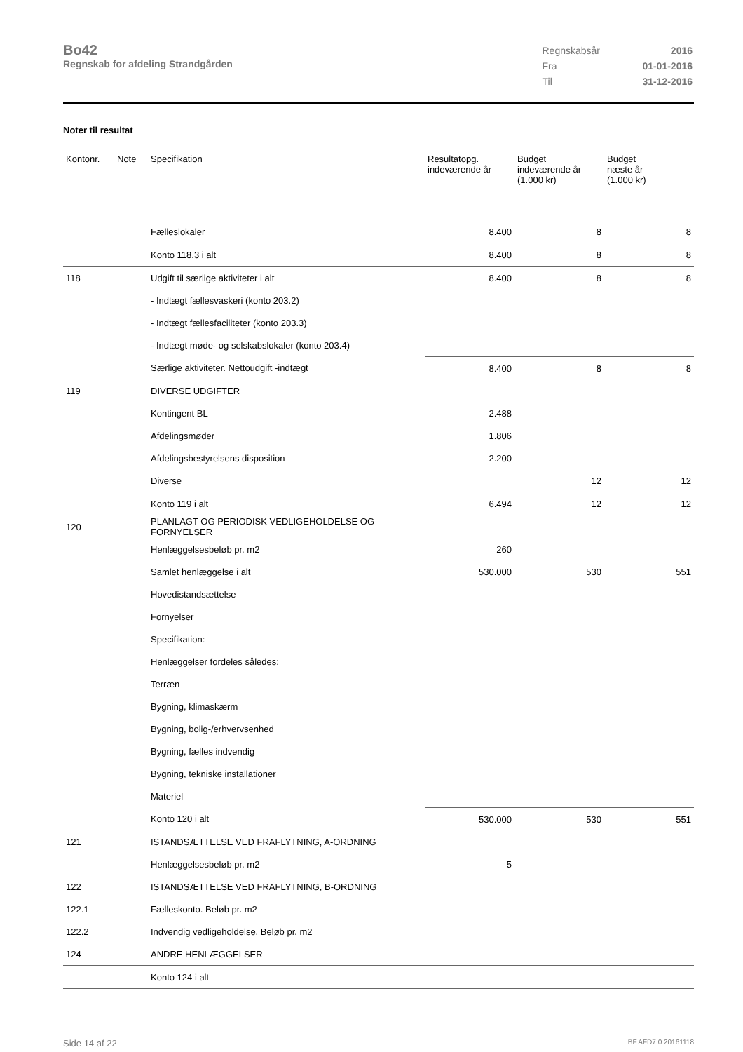Bo42
Regnskab for afdeling Strandgården
| Regnskabsår | 2016 |
| Fra | 01-01-2016 |
| Til | 31-12-2016 |
Noter til resultat
| Kontonr. | Note | Specifikation | Resultatopg. indeværende år | Budget indeværende år (1.000 kr) | Budget næste år (1.000 kr) |
| --- | --- | --- | --- | --- | --- |
| | | Fælleslokaler | 8.400 | 8 | 8 |
| | | Konto 118.3 i alt | 8.400 | 8 | 8 |
| 118 | | Udgift til særlige aktiviteter i alt | 8.400 | 8 | 8 |
| | | - Indtægt fællesvaskeri (konto 203.2) | | | |
| | | - Indtægt fællesfaciliteter (konto 203.3) | | | |
| | | - Indtægt møde- og selskabslokaler (konto 203.4) | | | |
| | | Særlige aktiviteter. Nettoudgift -indtægt | 8.400 | 8 | 8 |
| 119 | | DIVERSE UDGIFTER | | | |
| | | Kontingent BL | 2.488 | | |
| | | Afdelingsmøder | 1.806 | | |
| | | Afdelingsbestyrelsens disposition | 2.200 | | |
| | | Diverse | | 12 | 12 |
| | | Konto 119 i alt | 6.494 | 12 | 12 |
| 120 | | PLANLAGT OG PERIODISK VEDLIGEHOLDELSE OG FORNYELSER | | | |
| | | Henlæggelsesbeløb pr. m2 | 260 | | |
| | | Samlet henlæggelse i alt | 530.000 | 530 | 551 |
| | | Hovedistandsættelse | | | |
| | | Fornyelser | | | |
| | | Specifikation: | | | |
| | | Henlæggelser fordeles således: | | | |
| | | Terræn | | | |
| | | Bygning, klimaskærm | | | |
| | | Bygning, bolig-/erhvervsenhed | | | |
| | | Bygning, fælles indvendig | | | |
| | | Bygning, tekniske installationer | | | |
| | | Materiel | | | |
| | | Konto 120 i alt | 530.000 | 530 | 551 |
| 121 | | ISTANDSÆTTELSE VED FRAFLYTNING, A-ORDNING | | | |
| | | Henlæggelsesbeløb pr. m2 | 5 | | |
| 122 | | ISTANDSÆTTELSE VED FRAFLYTNING, B-ORDNING | | | |
| 122.1 | | Fælleskonto. Beløb pr. m2 | | | |
| 122.2 | | Indvendig vedligeholdelse. Beløb pr. m2 | | | |
| 124 | | ANDRE HENLÆGGELSER | | | |
| | | Konto 124 i alt | | | |
Side 14 af 22 LBF.AFD7.0.20161118